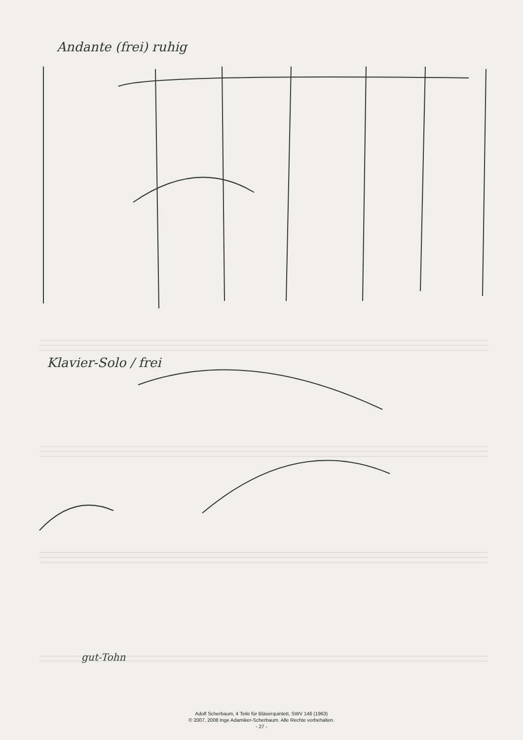Andante (frei) ruhig
Klavier-Solo / frei
gut-Tohn
Adolf Scherbaum, 4 Teile für Bläserquintett, SWV 146 (1963)
© 2007, 2008 Inge Adamiker-Scherbaum. Alle Rechte vorbehalten.
- 27 -